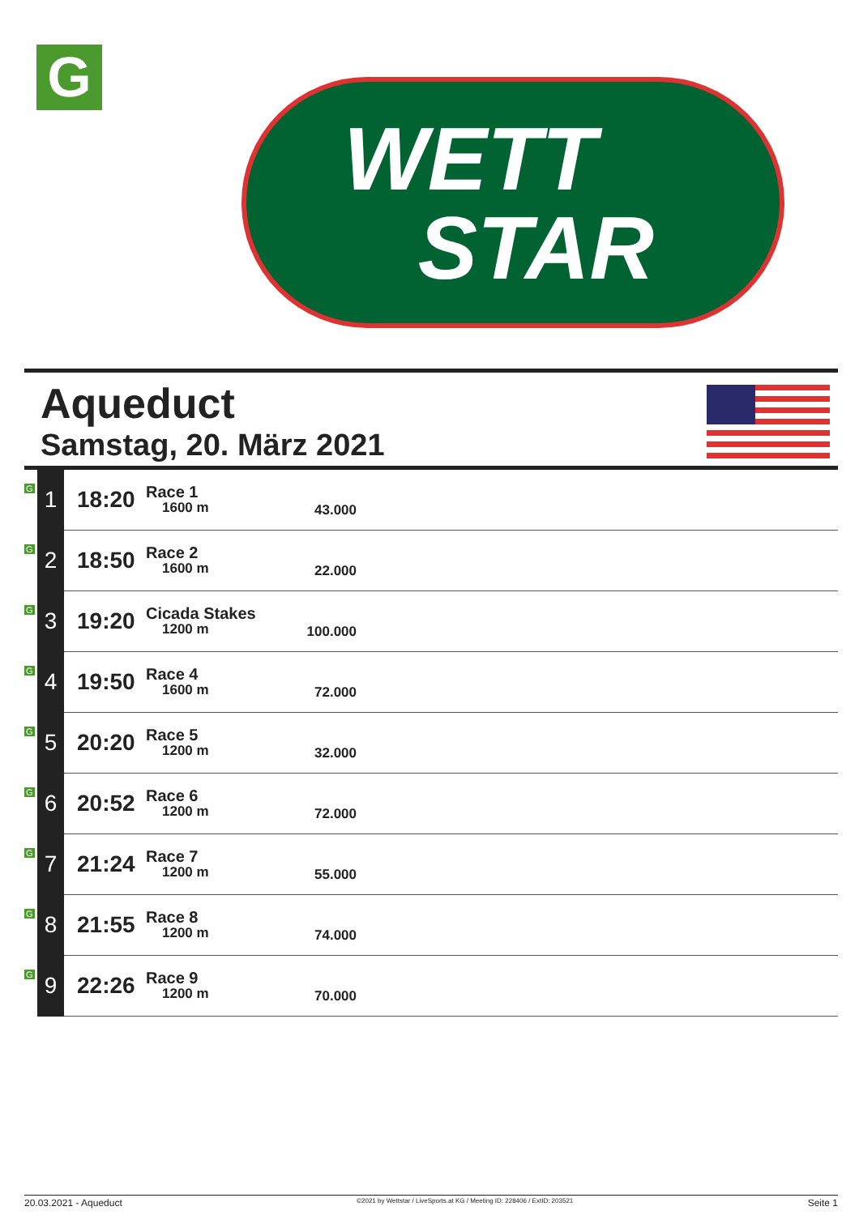G
WETT
STAR
Aqueduct
Samstag, 20. März 2021
| G | 1 | 18:20 | Race 1 1600 m | 43.000 | |
| G | 2 | 18:50 | Race 2 1600 m | 22.000 | |
| G | 3 | 19:20 | Cicada Stakes 1200 m | 100.000 | |
| G | 4 | 19:50 | Race 4 1600 m | 72.000 | |
| G | 5 | 20:20 | Race 5 1200 m | 32.000 | |
| G | 6 | 20:52 | Race 6 1200 m | 72.000 | |
| G | 7 | 21:24 | Race 7 1200 m | 55.000 | |
| G | 8 | 21:55 | Race 8 1200 m | 74.000 | |
| G | 9 | 22:26 | Race 9 1200 m | 70.000 | |
20.03.2021 - Aqueduct ©2021 by Wettstar / LiveSports.at KG / Meeting ID: 228406 / ExtID: 203521 Seite 1